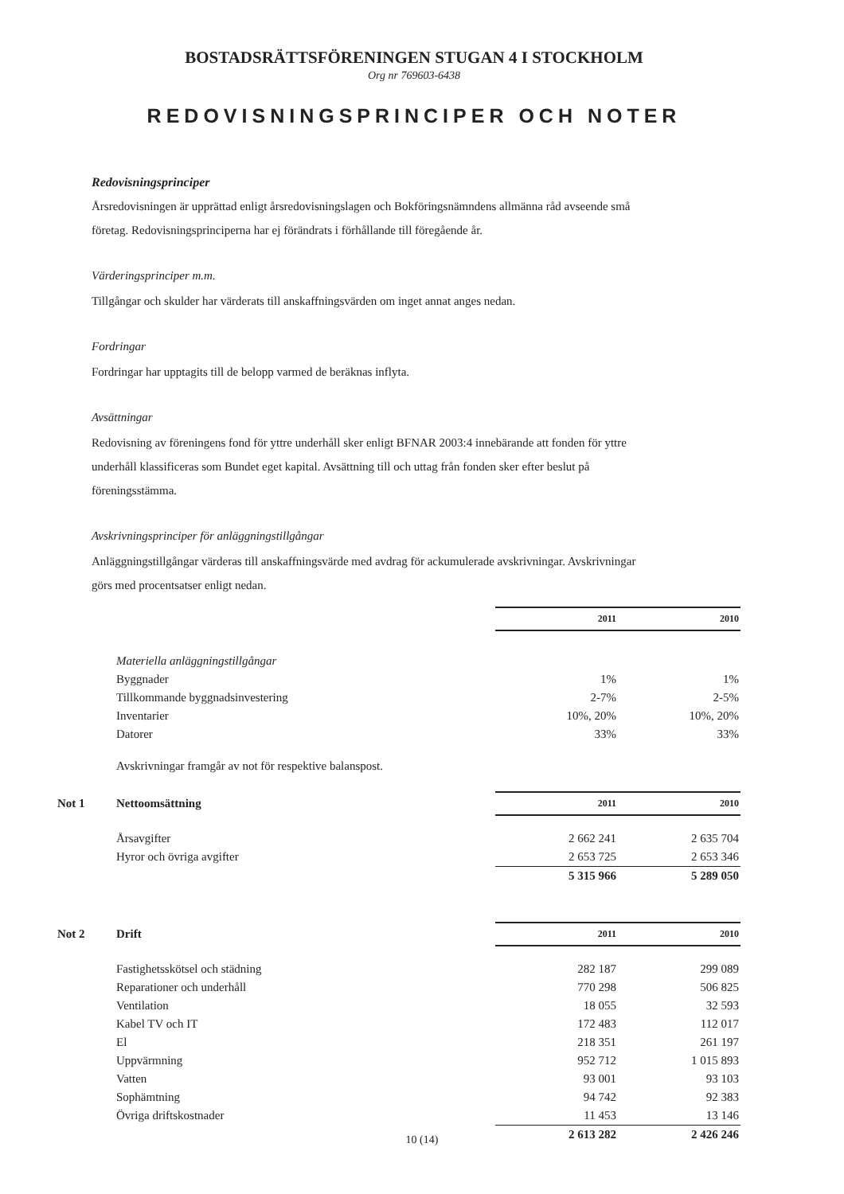BOSTADSRÄTTSFÖRENINGEN STUGAN 4 I STOCKHOLM
Org nr 769603-6438
REDOVISNINGSPRINCIPER OCH NOTER
Redovisningsprinciper
Årsredovisningen är upprättad enligt årsredovisningslagen och Bokföringsnämndens allmänna råd avseende små företag. Redovisningsprinciperna har ej förändrats i förhållande till föregående år.
Värderingsprinciper m.m.
Tillgångar och skulder har värderats till anskaffningsvärden om inget annat anges nedan.
Fordringar
Fordringar har upptagits till de belopp varmed de beräknas inflyta.
Avsättningar
Redovisning av föreningens fond för yttre underhåll sker enligt BFNAR 2003:4 innebärande att fonden för yttre underhåll klassificeras som Bundet eget kapital. Avsättning till och uttag från fonden sker efter beslut på föreningsstämma.
Avskrivningsprinciper för anläggningstillgångar
Anläggningstillgångar värderas till anskaffningsvärde med avdrag för ackumulerade avskrivningar. Avskrivningar görs med procentsatser enligt nedan.
| | | 2011 | 2010 |
| | Materiella anläggningstillgångar | | |
| | Byggnader | 1% | 1% |
| | Tillkommande byggnadsinvestering | 2-7% | 2-5% |
| | Inventarier | 10%, 20% | 10%, 20% |
| | Datorer | 33% | 33% |
| | Avskrivningar framgår av not för respektive balanspost. | | |
| Not 1 | Nettoomsättning | 2011 | 2010 |
| | Årsavgifter | 2 662 241 | 2 635 704 |
| | Hyror och övriga avgifter | 2 653 725 | 2 653 346 |
| | | 5 315 966 | 5 289 050 |
| Not 2 | Drift | 2011 | 2010 |
| | Fastighetsskötsel och städning | 282 187 | 299 089 |
| | Reparationer och underhåll | 770 298 | 506 825 |
| | Ventilation | 18 055 | 32 593 |
| | Kabel TV och IT | 172 483 | 112 017 |
| | El | 218 351 | 261 197 |
| | Uppvärmning | 952 712 | 1 015 893 |
| | Vatten | 93 001 | 93 103 |
| | Sophämtning | 94 742 | 92 383 |
| | Övriga driftskostnader | 11 453 | 13 146 |
| | | 2 613 282 | 2 426 246 |
10 (14)